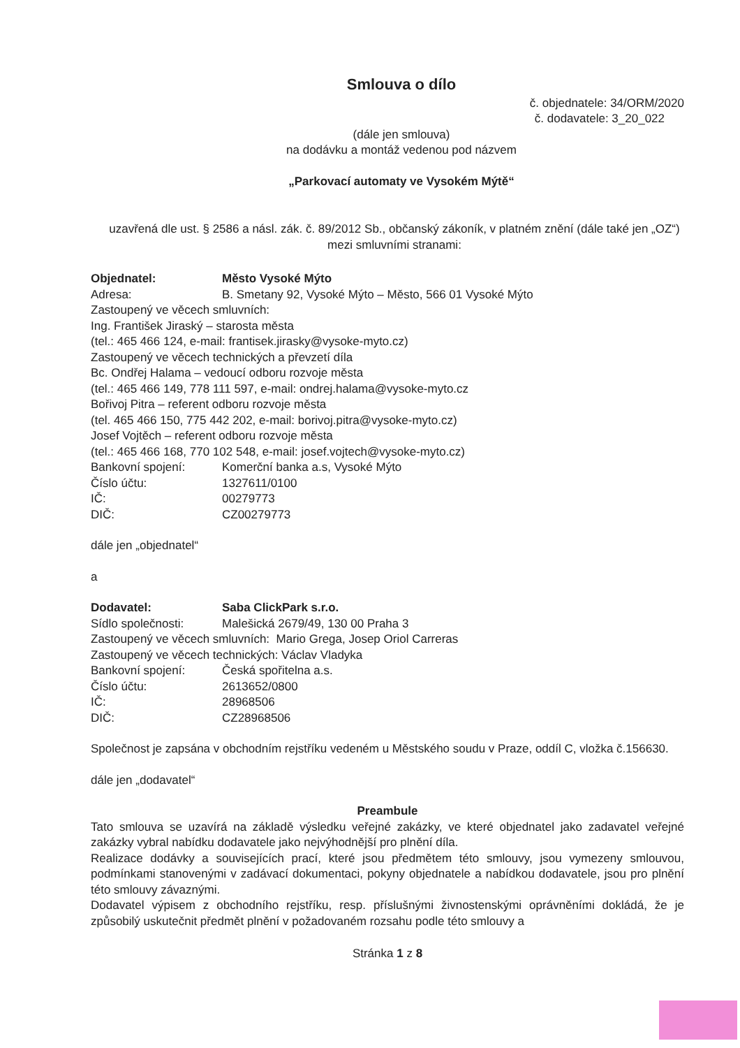Smlouva o dílo
č. objednatele: 34/ORM/2020
č. dodavatele: 3_20_022
(dále jen smlouva)
na dodávku a montáž vedenou pod názvem
„Parkovací automaty ve Vysokém Mýtě“
uzavřená dle ust. § 2586 a násl. zák. č. 89/2012 Sb., občanský zákoník, v platném znění (dále také jen „OZ“) mezi smluvními stranami:
Objednatel: Město Vysoké Mýto
Adresa: B. Smetany 92, Vysoké Mýto – Město, 566 01 Vysoké Mýto
Zastoupený ve věcech smluvních:
Ing. František Jiraský – starosta města
(tel.: 465 466 124, e-mail: frantisek.jirasky@vysoke-myto.cz)
Zastoupený ve věcech technických a převzetí díla
Bc. Ondřej Halama – vedoucí odboru rozvoje města
(tel.: 465 466 149, 778 111 597, e-mail: ondrej.halama@vysoke-myto.cz
Bořivoj Pitra – referent odboru rozvoje města
(tel. 465 466 150, 775 442 202, e-mail: borivoj.pitra@vysoke-myto.cz)
Josef Vojtěch – referent odboru rozvoje města
(tel.: 465 466 168, 770 102 548, e-mail: josef.vojtech@vysoke-myto.cz)
Bankovní spojení: Komerční banka a.s, Vysoké Mýto
Číslo účtu: 1327611/0100
IČ: 00279773
DIČ: CZ00279773
dále jen „objednatel“
a
Dodavatel: Saba ClickPark s.r.o.
Sídlo společnosti: Malešická 2679/49, 130 00 Praha 3
Zastoupený ve věcech smluvních: Mario Grega, Josep Oriol Carreras
Zastoupený ve věcech technických: Václav Vladyka
Bankovní spojení: Česká spořitelna a.s.
Číslo účtu: 2613652/0800
IČ: 28968506
DIČ: CZ28968506
Společnost je zapsána v obchodním rejstříku vedeném u Městského soudu v Praze, oddíl C, vložka č.156630.
dále jen „dodavatel“
Preambule
Tato smlouva se uzavírá na základě výsledku veřejné zakázky, ve které objednatel jako zadavatel veřejné zakázky vybral nabídku dodavatele jako nejvýhodnější pro plnění díla.
Realizace dodávky a souvisejících prací, které jsou předmětem této smlouvy, jsou vymezeny smlouvou, podmínkami stanovenými v zadávací dokumentaci, pokyny objednatele a nabídkou dodavatele, jsou pro plnění této smlouvy závaznými.
Dodavatel výpisem z obchodního rejstříku, resp. příslušnými živnostenskými oprávněními dokládá, že je způsobilý uskutečnit předmět plnění v požadovaném rozsahu podle této smlouvy a
Stránka 1 z 8